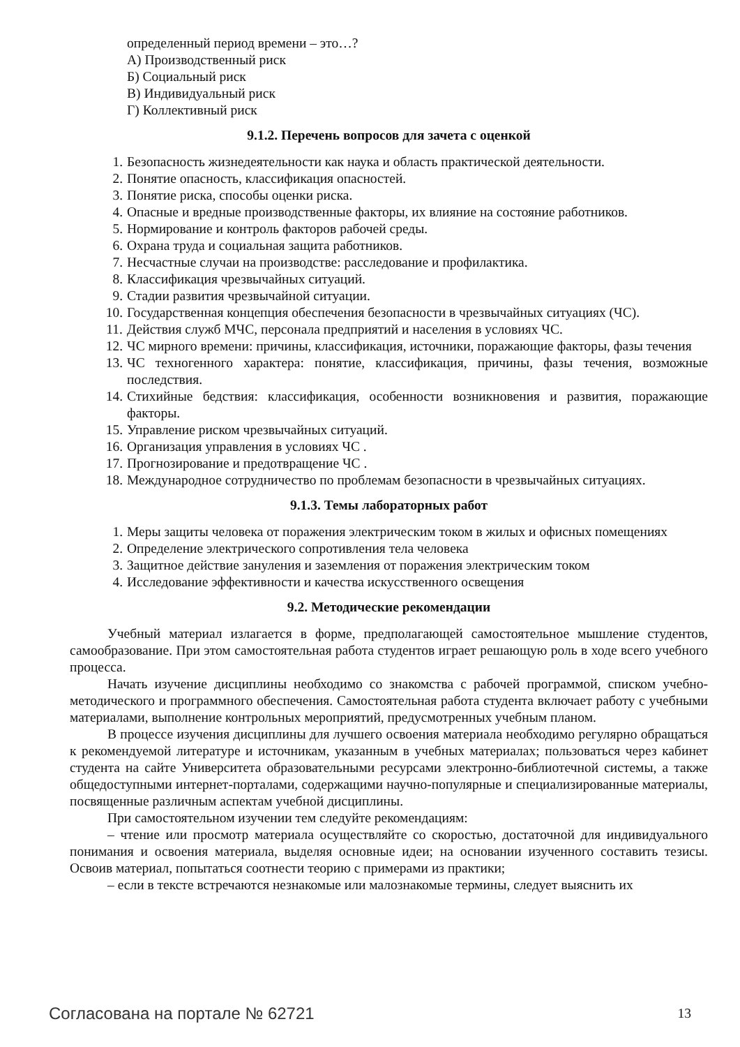определенный период времени – это…?
А) Производственный риск
Б) Социальный риск
В) Индивидуальный риск
Г) Коллективный риск
9.1.2. Перечень вопросов для зачета с оценкой
1. Безопасность жизнедеятельности как наука и область практической деятельности.
2. Понятие опасность, классификация опасностей.
3. Понятие риска, способы оценки риска.
4. Опасные и вредные производственные факторы, их влияние на состояние работников.
5. Нормирование и контроль факторов рабочей среды.
6. Охрана труда и социальная защита работников.
7. Несчастные случаи на производстве: расследование и профилактика.
8. Классификация чрезвычайных ситуаций.
9. Стадии развития чрезвычайной ситуации.
10. Государственная концепция обеспечения безопасности в чрезвычайных ситуациях (ЧС).
11. Действия служб МЧС, персонала предприятий и населения в условиях ЧС.
12. ЧС мирного времени: причины, классификация, источники, поражающие факторы, фазы течения
13. ЧС техногенного характера: понятие, классификация, причины, фазы течения, возможные последствия.
14. Стихийные бедствия: классификация, особенности возникновения и развития, поражающие факторы.
15. Управление риском чрезвычайных ситуаций.
16. Организация управления в условиях ЧС .
17. Прогнозирование и предотвращение ЧС .
18. Международное сотрудничество по проблемам безопасности в чрезвычайных ситуациях.
9.1.3. Темы лабораторных работ
1. Меры защиты человека от поражения электрическим током в жилых и офисных помещениях
2. Определение электрического сопротивления тела человека
3. Защитное действие зануления и заземления от поражения электрическим током
4. Исследование эффективности и качества искусственного освещения
9.2. Методические рекомендации
Учебный материал излагается в форме, предполагающей самостоятельное мышление студентов, самообразование. При этом самостоятельная работа студентов играет решающую роль в ходе всего учебного процесса.
Начать изучение дисциплины необходимо со знакомства с рабочей программой, списком учебно-методического и программного обеспечения. Самостоятельная работа студента включает работу с учебными материалами, выполнение контрольных мероприятий, предусмотренных учебным планом.
В процессе изучения дисциплины для лучшего освоения материала необходимо регулярно обращаться к рекомендуемой литературе и источникам, указанным в учебных материалах; пользоваться через кабинет студента на сайте Университета образовательными ресурсами электронно-библиотечной системы, а также общедоступными интернет-порталами, содержащими научно-популярные и специализированные материалы, посвященные различным аспектам учебной дисциплины.
При самостоятельном изучении тем следуйте рекомендациям:
– чтение или просмотр материала осуществляйте со скоростью, достаточной для индивидуального понимания и освоения материала, выделяя основные идеи; на основании изученного составить тезисы. Освоив материал, попытаться соотнести теорию с примерами из практики;
– если в тексте встречаются незнакомые или малознакомые термины, следует выяснить их
Согласована на портале № 62721 13